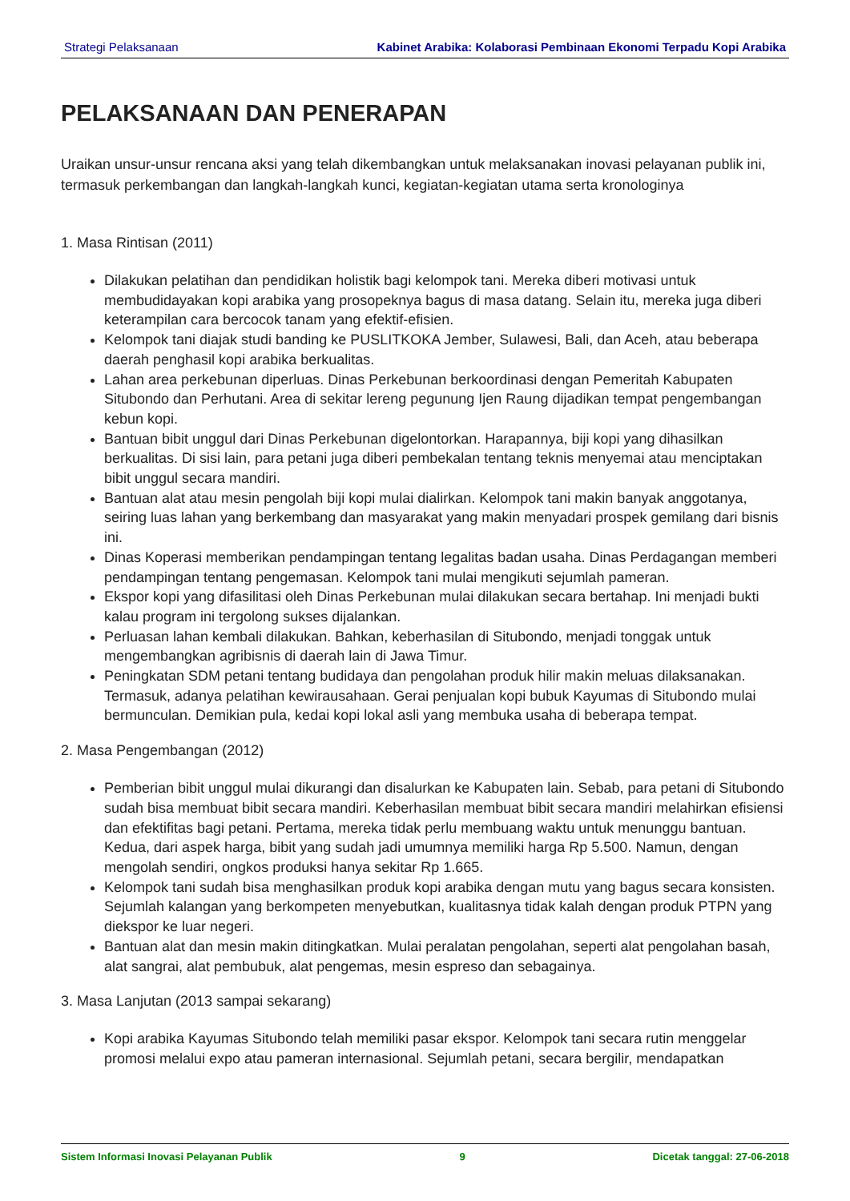Strategi Pelaksanaan Kabinet Arabika: Kolaborasi Pembinaan Ekonomi Terpadu Kopi Arabika
PELAKSANAAN DAN PENERAPAN
Uraikan unsur-unsur rencana aksi yang telah dikembangkan untuk melaksanakan inovasi pelayanan publik ini, termasuk perkembangan dan langkah-langkah kunci, kegiatan-kegiatan utama serta kronologinya
1. Masa Rintisan (2011)
Dilakukan pelatihan dan pendidikan holistik bagi kelompok tani. Mereka diberi motivasi untuk membudidayakan kopi arabika yang prosopeknya bagus di masa datang. Selain itu, mereka juga diberi keterampilan cara bercocok tanam yang efektif-efisien.
Kelompok tani diajak studi banding ke PUSLITKOKA Jember, Sulawesi, Bali, dan Aceh, atau beberapa daerah penghasil kopi arabika berkualitas.
Lahan area perkebunan diperluas. Dinas Perkebunan berkoordinasi dengan Pemeritah Kabupaten Situbondo dan Perhutani. Area di sekitar lereng pegunung Ijen Raung dijadikan tempat pengembangan kebun kopi.
Bantuan bibit unggul dari Dinas Perkebunan digelontorkan. Harapannya, biji kopi yang dihasilkan berkualitas. Di sisi lain, para petani juga diberi pembekalan tentang teknis menyemai atau menciptakan bibit unggul secara mandiri.
Bantuan alat atau mesin pengolah biji kopi mulai dialirkan. Kelompok tani makin banyak anggotanya, seiring luas lahan yang berkembang dan masyarakat yang makin menyadari prospek gemilang dari bisnis ini.
Dinas Koperasi memberikan pendampingan tentang legalitas badan usaha. Dinas Perdagangan memberi pendampingan tentang pengemasan. Kelompok tani mulai mengikuti sejumlah pameran.
Ekspor kopi yang difasilitasi oleh Dinas Perkebunan mulai dilakukan secara bertahap. Ini menjadi bukti kalau program ini tergolong sukses dijalankan.
Perluasan lahan kembali dilakukan. Bahkan, keberhasilan di Situbondo, menjadi tonggak untuk mengembangkan agribisnis di daerah lain di Jawa Timur.
Peningkatan SDM petani tentang budidaya dan pengolahan produk hilir makin meluas dilaksanakan. Termasuk, adanya pelatihan kewirausahaan. Gerai penjualan kopi bubuk Kayumas di Situbondo mulai bermunculan. Demikian pula, kedai kopi lokal asli yang membuka usaha di beberapa tempat.
2. Masa Pengembangan (2012)
Pemberian bibit unggul mulai dikurangi dan disalurkan ke Kabupaten lain. Sebab, para petani di Situbondo sudah bisa membuat bibit secara mandiri. Keberhasilan membuat bibit secara mandiri melahirkan efisiensi dan efektifitas bagi petani. Pertama, mereka tidak perlu membuang waktu untuk menunggu bantuan. Kedua, dari aspek harga, bibit yang sudah jadi umumnya memiliki harga Rp 5.500. Namun, dengan mengolah sendiri, ongkos produksi hanya sekitar Rp 1.665.
Kelompok tani sudah bisa menghasilkan produk kopi arabika dengan mutu yang bagus secara konsisten. Sejumlah kalangan yang berkompeten menyebutkan, kualitasnya tidak kalah dengan produk PTPN yang diekspor ke luar negeri.
Bantuan alat dan mesin makin ditingkatkan. Mulai peralatan pengolahan, seperti alat pengolahan basah, alat sangrai, alat pembubuk, alat pengemas, mesin espreso dan sebagainya.
3. Masa Lanjutan (2013 sampai sekarang)
Kopi arabika Kayumas Situbondo telah memiliki pasar ekspor. Kelompok tani secara rutin menggelar promosi melalui expo atau pameran internasional. Sejumlah petani, secara bergilir, mendapatkan
Sistem Informasi Inovasi Pelayanan Publik 9 Dicetak tanggal: 27-06-2018